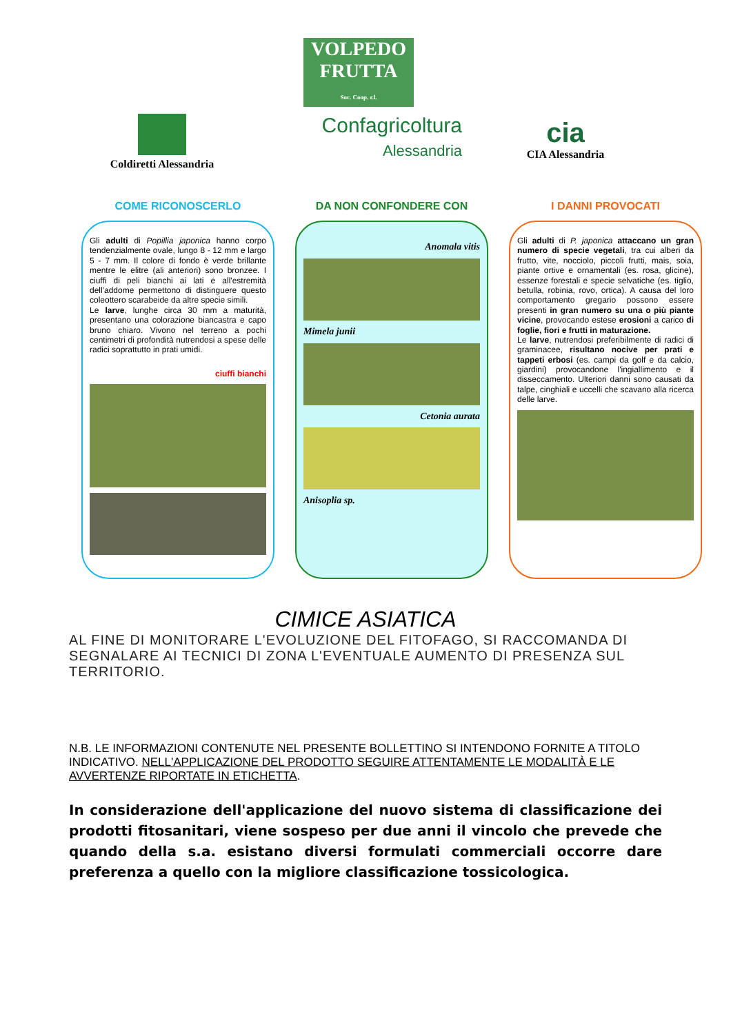VOLPEDO FRUTTA
Soc. Coop. r.l.
Coldiretti Alessandria
Confagricoltura
Alessandria
cia
CIA Alessandria
COME RICONOSCERLO
Gli adulti di Popillia japonica hanno corpo tendenzialmente ovale, lungo 8 - 12 mm e largo 5 - 7 mm. Il colore di fondo è verde brillante mentre le elitre (ali anteriori) sono bronzee. I ciuffi di peli bianchi ai lati e all'estremità dell'addome permettono di distinguere questo coleottero scarabeide da altre specie simili.
Le larve, lunghe circa 30 mm a maturità, presentano una colorazione biancastra e capo bruno chiaro. Vivono nel terreno a pochi centimetri di profondità nutrendosi a spese delle radici soprattutto in prati umidi.
ciuffi bianchi
DA NON CONFONDERE CON
Anomala vitis
Mimela junii
Cetonia aurata
Anisoplia sp.
I DANNI PROVOCATI
Gli adulti di P. japonica attaccano un gran numero di specie vegetali, tra cui alberi da frutto, vite, nocciolo, piccoli frutti, mais, soia, piante ortive e ornamentali (es. rosa, glicine), essenze forestali e specie selvatiche (es. tiglio, betulla, robinia, rovo, ortica). A causa del loro comportamento gregario possono essere presenti in gran numero su una o più piante vicine, provocando estese erosioni a carico di foglie, fiori e frutti in maturazione.
Le larve, nutrendosi preferibilmente di radici di graminacee, risultano nocive per prati e tappeti erbosi (es. campi da golf e da calcio, giardini) provocandone l'ingiallimento e il disseccamento. Ulteriori danni sono causati da talpe, cinghiali e uccelli che scavano alla ricerca delle larve.
CIMICE ASIATICA
AL FINE DI MONITORARE L'EVOLUZIONE DEL FITOFAGO, SI RACCOMANDA DI SEGNALARE AI TECNICI DI ZONA L'EVENTUALE AUMENTO DI PRESENZA SUL TERRITORIO.
N.B. LE INFORMAZIONI CONTENUTE NEL PRESENTE BOLLETTINO SI INTENDONO FORNITE A TITOLO INDICATIVO. NELL'APPLICAZIONE DEL PRODOTTO SEGUIRE ATTENTAMENTE LE MODALITÀ E LE AVVERTENZE RIPORTATE IN ETICHETTA.
In considerazione dell'applicazione del nuovo sistema di classificazione dei prodotti fitosanitari, viene sospeso per due anni il vincolo che prevede che quando della s.a. esistano diversi formulati commerciali occorre dare preferenza a quello con la migliore classificazione tossicologica.